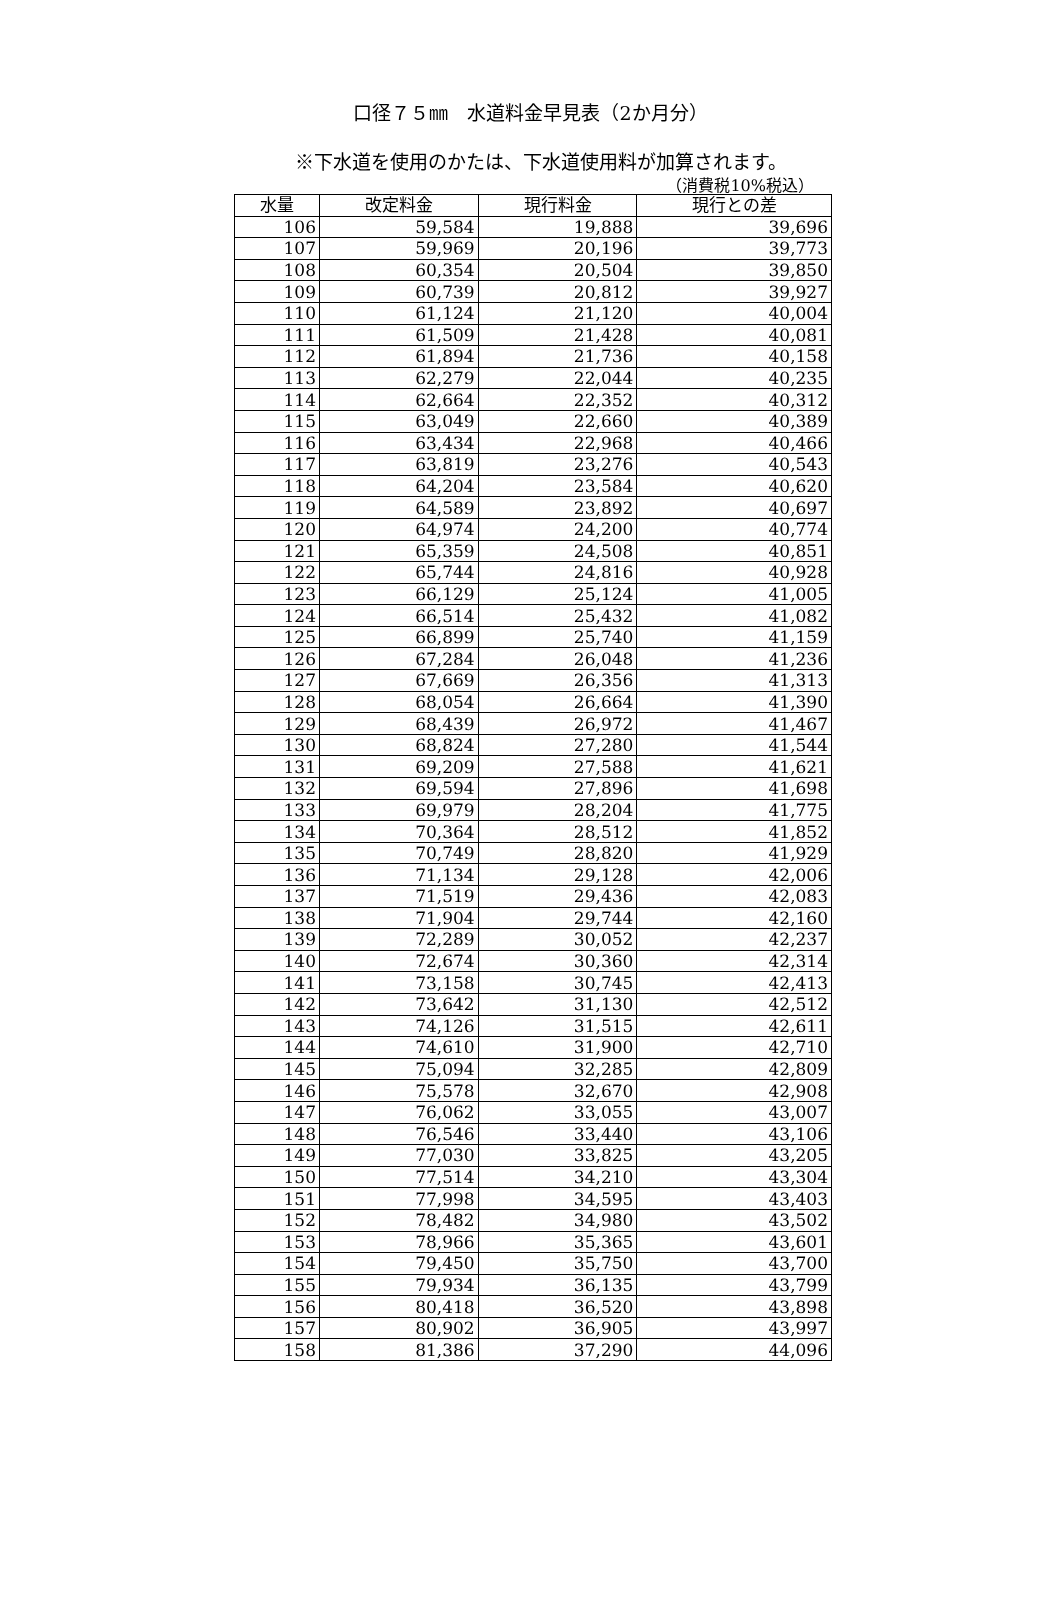口径７５㎜　水道料金早見表（2か月分）
※下水道を使用のかたは、下水道使用料が加算されます。
（消費税10%税込）
| 水量 | 改定料金 | 現行料金 | 現行との差 |
| --- | --- | --- | --- |
| 106 | 59,584 | 19,888 | 39,696 |
| 107 | 59,969 | 20,196 | 39,773 |
| 108 | 60,354 | 20,504 | 39,850 |
| 109 | 60,739 | 20,812 | 39,927 |
| 110 | 61,124 | 21,120 | 40,004 |
| 111 | 61,509 | 21,428 | 40,081 |
| 112 | 61,894 | 21,736 | 40,158 |
| 113 | 62,279 | 22,044 | 40,235 |
| 114 | 62,664 | 22,352 | 40,312 |
| 115 | 63,049 | 22,660 | 40,389 |
| 116 | 63,434 | 22,968 | 40,466 |
| 117 | 63,819 | 23,276 | 40,543 |
| 118 | 64,204 | 23,584 | 40,620 |
| 119 | 64,589 | 23,892 | 40,697 |
| 120 | 64,974 | 24,200 | 40,774 |
| 121 | 65,359 | 24,508 | 40,851 |
| 122 | 65,744 | 24,816 | 40,928 |
| 123 | 66,129 | 25,124 | 41,005 |
| 124 | 66,514 | 25,432 | 41,082 |
| 125 | 66,899 | 25,740 | 41,159 |
| 126 | 67,284 | 26,048 | 41,236 |
| 127 | 67,669 | 26,356 | 41,313 |
| 128 | 68,054 | 26,664 | 41,390 |
| 129 | 68,439 | 26,972 | 41,467 |
| 130 | 68,824 | 27,280 | 41,544 |
| 131 | 69,209 | 27,588 | 41,621 |
| 132 | 69,594 | 27,896 | 41,698 |
| 133 | 69,979 | 28,204 | 41,775 |
| 134 | 70,364 | 28,512 | 41,852 |
| 135 | 70,749 | 28,820 | 41,929 |
| 136 | 71,134 | 29,128 | 42,006 |
| 137 | 71,519 | 29,436 | 42,083 |
| 138 | 71,904 | 29,744 | 42,160 |
| 139 | 72,289 | 30,052 | 42,237 |
| 140 | 72,674 | 30,360 | 42,314 |
| 141 | 73,158 | 30,745 | 42,413 |
| 142 | 73,642 | 31,130 | 42,512 |
| 143 | 74,126 | 31,515 | 42,611 |
| 144 | 74,610 | 31,900 | 42,710 |
| 145 | 75,094 | 32,285 | 42,809 |
| 146 | 75,578 | 32,670 | 42,908 |
| 147 | 76,062 | 33,055 | 43,007 |
| 148 | 76,546 | 33,440 | 43,106 |
| 149 | 77,030 | 33,825 | 43,205 |
| 150 | 77,514 | 34,210 | 43,304 |
| 151 | 77,998 | 34,595 | 43,403 |
| 152 | 78,482 | 34,980 | 43,502 |
| 153 | 78,966 | 35,365 | 43,601 |
| 154 | 79,450 | 35,750 | 43,700 |
| 155 | 79,934 | 36,135 | 43,799 |
| 156 | 80,418 | 36,520 | 43,898 |
| 157 | 80,902 | 36,905 | 43,997 |
| 158 | 81,386 | 37,290 | 44,096 |